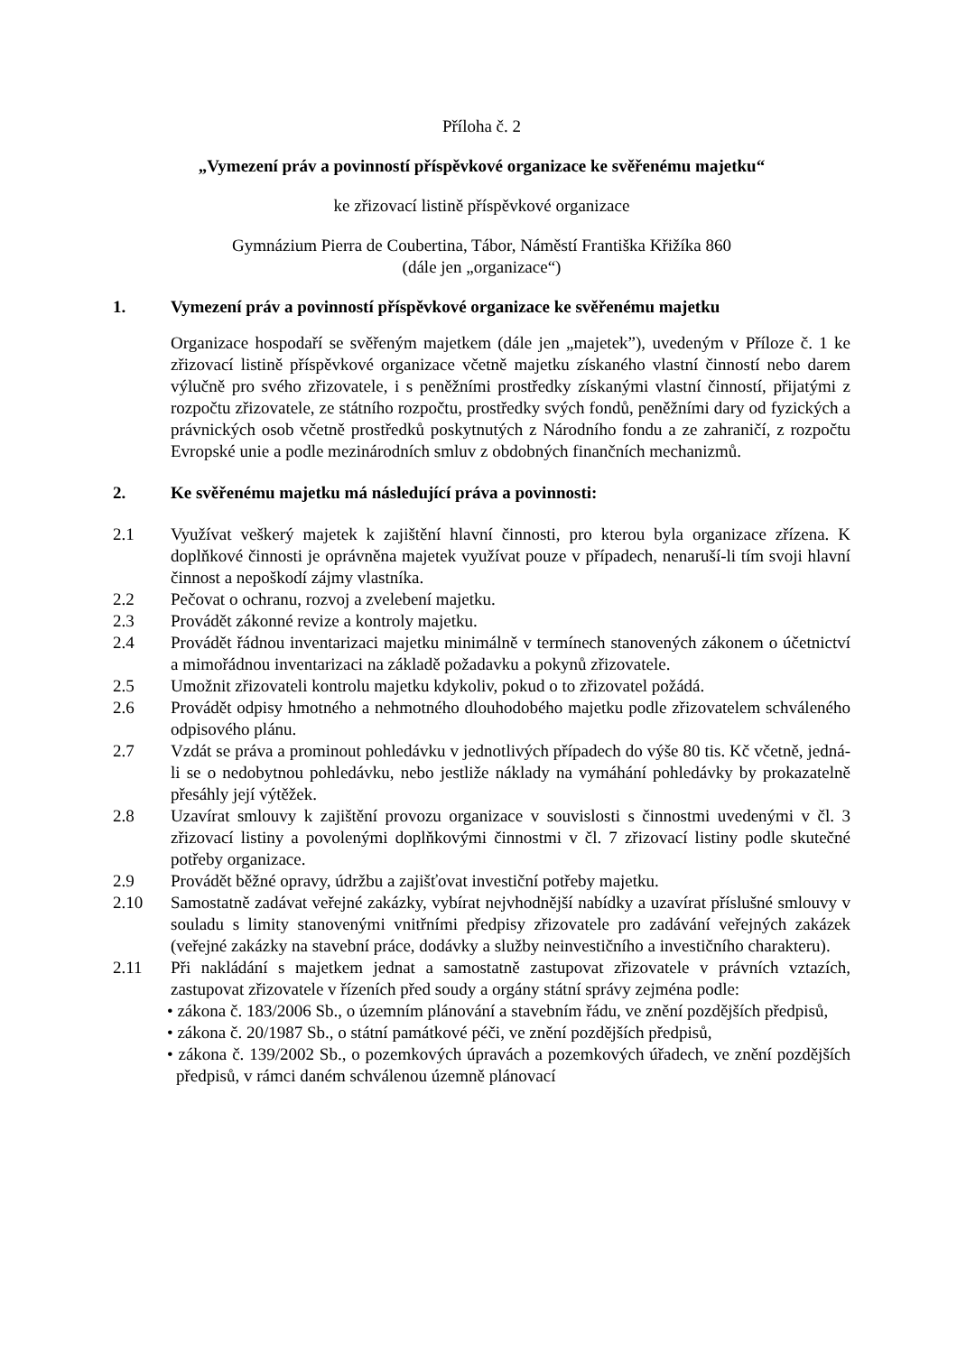Příloha č. 2
„Vymezení práv a povinností příspěvkové organizace ke svěřenému majetku“
ke zřizovací listině příspěvkové organizace
Gymnázium Pierra de Coubertina, Tábor, Náměstí Františka Křižíka 860
(dále jen „organizace“)
1. Vymezení práv a povinností příspěvkové organizace ke svěřenému majetku
Organizace hospodaří se svěřeným majetkem (dále jen „majetek”), uvedeným v Příloze č. 1 ke zřizovací listině příspěvkové organizace včetně majetku získaného vlastní činností nebo darem výlučně pro svého zřizovatele, i s peněžními prostředky získanými vlastní činností, přijatými z rozpočtu zřizovatele, ze státního rozpočtu, prostředky svých fondů, peněžními dary od fyzických a právnických osob včetně prostředků poskytnutých z Národního fondu a ze zahraničí, z rozpočtu Evropské unie a podle mezinárodních smluv z obdobných finančních mechanizmů.
2. Ke svěřenému majetku má následující práva a povinnosti:
2.1 Využívat veškerý majetek k zajištění hlavní činnosti, pro kterou byla organizace zřízena. K doplňkové činnosti je oprávněna majetek využívat pouze v případech, nenaruší-li tím svoji hlavní činnost a nepoškodí zájmy vlastníka.
2.2 Pečovat o ochranu, rozvoj a zvelebení majetku.
2.3 Provádět zákonné revize a kontroly majetku.
2.4 Provádět řádnou inventarizaci majetku minimálně v termínech stanovených zákonem o účetnictví a mimořádnou inventarizaci na základě požadavku a pokynů zřizovatele.
2.5 Umožnit zřizovateli kontrolu majetku kdykoliv, pokud o to zřizovatel požádá.
2.6 Provádět odpisy hmotného a nehmotného dlouhodobého majetku podle zřizovatelem schváleného odpisového plánu.
2.7 Vzdát se práva a prominout pohledávku v jednotlivých případech do výše 80 tis. Kč včetně, jedná-li se o nedobytnou pohledávku, nebo jestliže náklady na vymáhání pohledávky by prokazatelně přesáhly její výtěžek.
2.8 Uzavírat smlouvy k zajištění provozu organizace v souvislosti s činnostmi uvedenými v čl. 3 zřizovací listiny a povolenými doplňkovými činnostmi v čl. 7 zřizovací listiny podle skutečné potřeby organizace.
2.9 Provádět běžné opravy, údržbu a zajišťovat investiční potřeby majetku.
2.10 Samostatně zadávat veřejné zakázky, vybírat nejvhodnější nabídky a uzavírat příslušné smlouvy v souladu s limity stanovenými vnitřními předpisy zřizovatele pro zadávání veřejných zakázek (veřejné zakázky na stavební práce, dodávky a služby neinvestičního a investičního charakteru).
2.11 Při nakládání s majetkem jednat a samostatně zastupovat zřizovatele v právních vztazích, zastupovat zřizovatele v řízeních před soudy a orgány státní správy zejména podle:
• zákona č. 183/2006 Sb., o územním plánování a stavebním řádu, ve znění pozdějších předpisů,
• zákona č. 20/1987 Sb., o státní památkové péči, ve znění pozdějších předpisů,
• zákona č. 139/2002 Sb., o pozemkových úpravách a pozemkových úřadech, ve znění pozdějších předpisů, v rámci daném schválenou územně plánovací